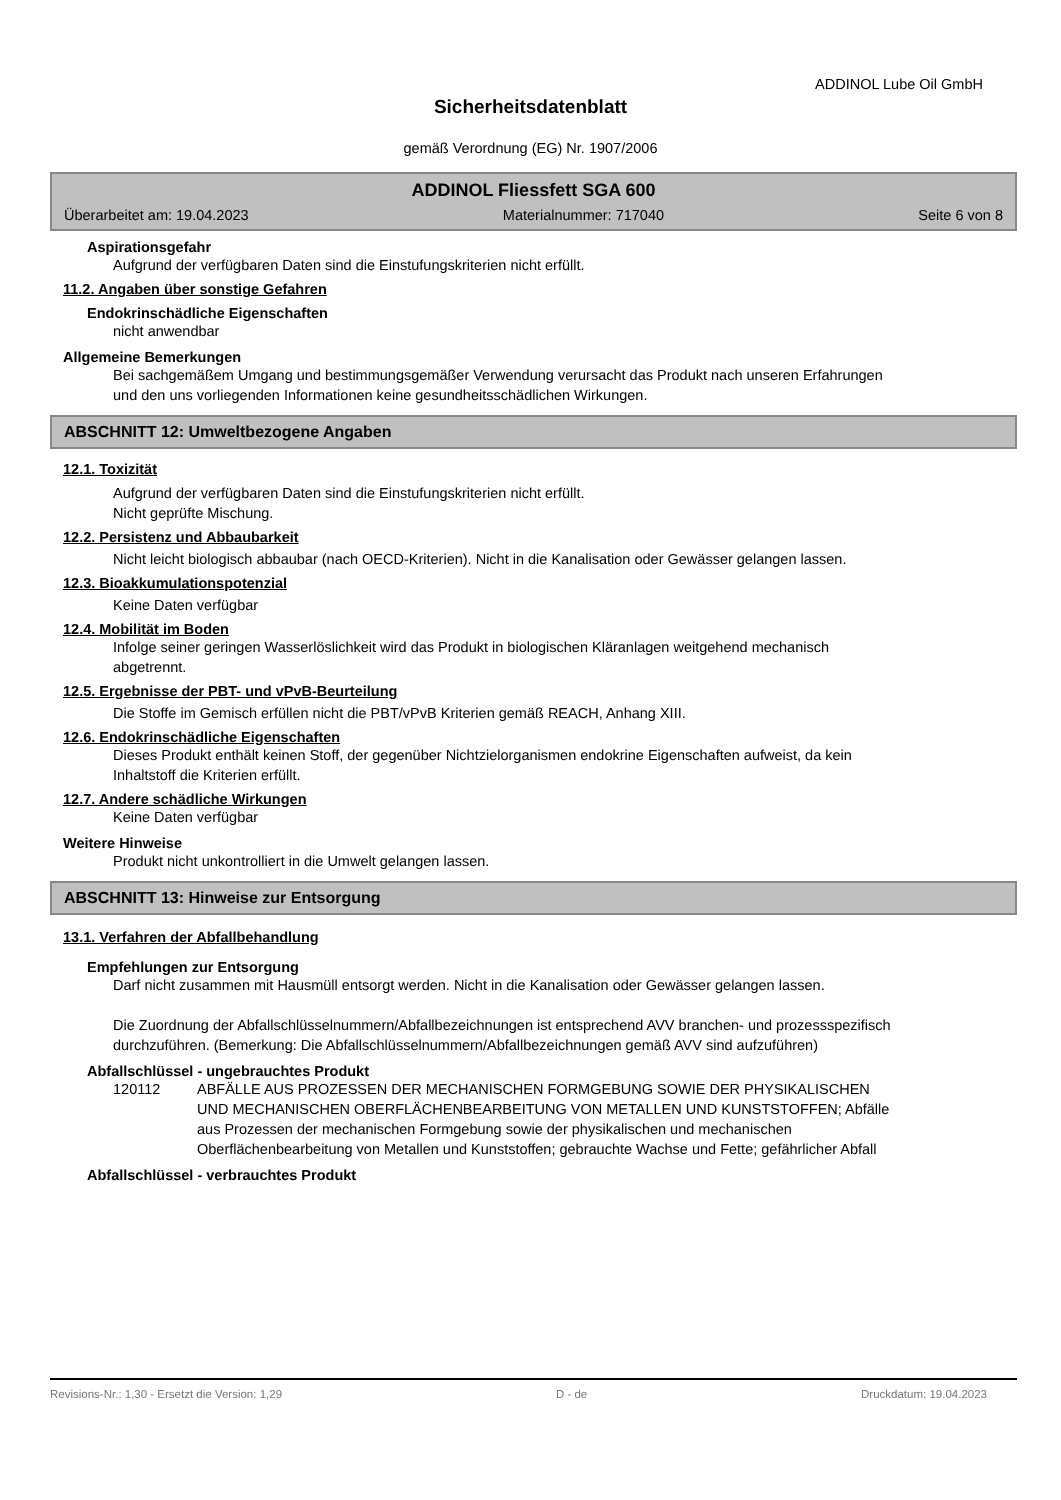ADDINOL Lube Oil GmbH
Sicherheitsdatenblatt
gemäß Verordnung (EG) Nr. 1907/2006
ADDINOL Fliessfett SGA 600
Überarbeitet am: 19.04.2023 Materialnummer: 717040 Seite 6 von 8
Aspirationsgefahr
Aufgrund der verfügbaren Daten sind die Einstufungskriterien nicht erfüllt.
11.2. Angaben über sonstige Gefahren
Endokrinschädliche Eigenschaften
nicht anwendbar
Allgemeine Bemerkungen
Bei sachgemäßem Umgang und bestimmungsgemäßer Verwendung verursacht das Produkt nach unseren Erfahrungen und den uns vorliegenden Informationen keine gesundheitsschädlichen Wirkungen.
ABSCHNITT 12: Umweltbezogene Angaben
12.1. Toxizität
Aufgrund der verfügbaren Daten sind die Einstufungskriterien nicht erfüllt.
Nicht geprüfte Mischung.
12.2. Persistenz und Abbaubarkeit
Nicht leicht biologisch abbaubar (nach OECD-Kriterien). Nicht in die Kanalisation oder Gewässer gelangen lassen.
12.3. Bioakkumulationspotenzial
Keine Daten verfügbar
12.4. Mobilität im Boden
Infolge seiner geringen Wasserlöslichkeit wird das Produkt in biologischen Kläranlagen weitgehend mechanisch abgetrennt.
12.5. Ergebnisse der PBT- und vPvB-Beurteilung
Die Stoffe im Gemisch erfüllen nicht die PBT/vPvB Kriterien gemäß REACH, Anhang XIII.
12.6. Endokrinschädliche Eigenschaften
Dieses Produkt enthält keinen Stoff, der gegenüber Nichtzielorganismen endokrine Eigenschaften aufweist, da kein Inhaltstoff die Kriterien erfüllt.
12.7. Andere schädliche Wirkungen
Keine Daten verfügbar
Weitere Hinweise
Produkt nicht unkontrolliert in die Umwelt gelangen lassen.
ABSCHNITT 13: Hinweise zur Entsorgung
13.1. Verfahren der Abfallbehandlung
Empfehlungen zur Entsorgung
Darf nicht zusammen mit Hausmüll entsorgt werden. Nicht in die Kanalisation oder Gewässer gelangen lassen.
Die Zuordnung der Abfallschlüsselnummern/Abfallbezeichnungen ist entsprechend AVV branchen- und prozessspezifisch durchzuführen. (Bemerkung: Die Abfallschlüsselnummern/Abfallbezeichnungen gemäß AVV sind aufzuführen)
Abfallschlüssel - ungebrauchtes Produkt
120112 ABFÄLLE AUS PROZESSEN DER MECHANISCHEN FORMGEBUNG SOWIE DER PHYSIKALISCHEN UND MECHANISCHEN OBERFLÄCHENBEARBEITUNG VON METALLEN UND KUNSTSTOFFEN; Abfälle aus Prozessen der mechanischen Formgebung sowie der physikalischen und mechanischen Oberflächenbearbeitung von Metallen und Kunststoffen; gebrauchte Wachse und Fette; gefährlicher Abfall
Abfallschlüssel - verbrauchtes Produkt
Revisions-Nr.: 1,30 - Ersetzt die Version: 1,29 D - de Druckdatum: 19.04.2023